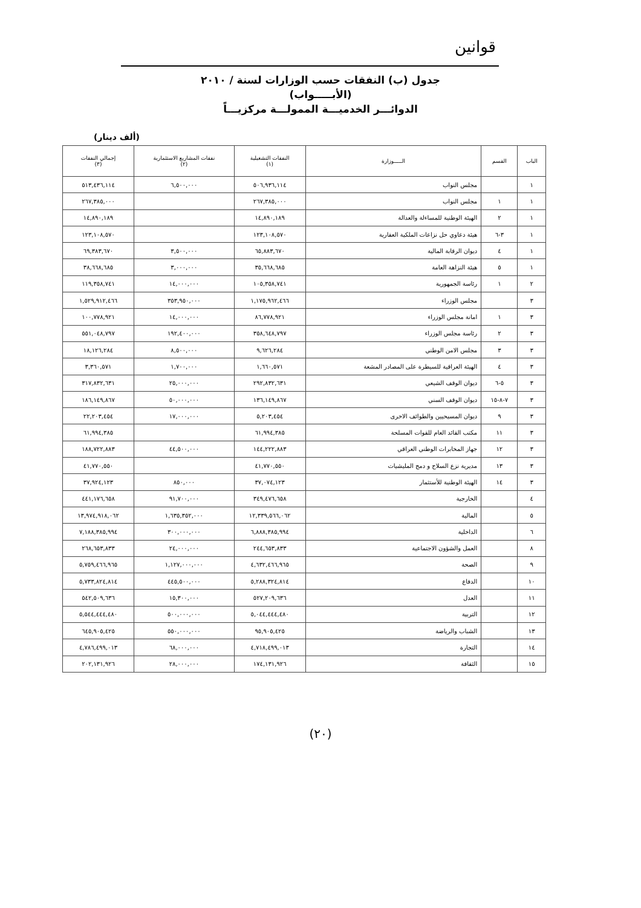قوانين
جدول (ب) النفقات حسب الوزارات لسنة / ٢٠١٠
(الأبـــــواب)
الدوائـــر الخدميـــة الممولـــة مركزيـــاً
(ألف دينار)
| الباب | القسم | الـــــوزارة | النفقات التشغيلية (١) | نفقات المشاريع الاستثمارية (٢) | إجمالي النفقات (٣) |
| --- | --- | --- | --- | --- | --- |
| ١ | | مجلس النواب | ٥٠٦,٩٣٦,١١٤ | ٦,٥٠٠,٠٠٠ | ٥١٣,٤٣٦,١١٤ |
| ١ | ١ | مجلس النواب | ٢٦٧,٣٨٥,٠٠٠ | | ٢٦٧,٣٨٥,٠٠٠ |
| ١ | ٢ | الهيئة الوطنية للمساءلة والعدالة | ١٤,٨٩٠,١٨٩ | | ١٤,٨٩٠,١٨٩ |
| ١ | ٣-٦ | هيئة دعاوي حل نزاعات الملكية العقارية | ١٢٣,١٠٨,٥٧٠ | | ١٢٣,١٠٨,٥٧٠ |
| ١ | ٤ | ديوان الرقابة المالية | ٦٥,٨٨٣,٦٧٠ | ٣,٥٠٠,٠٠٠ | ٦٩,٣٨٣,٦٧٠ |
| ١ | ٥ | هيئة النزاهة العامة | ٣٥,٦٦٨,٦٨٥ | ٣,٠٠٠,٠٠٠ | ٣٨,٦٦٨,٦٨٥ |
| ٢ | ١ | رئاسة الجمهورية | ١٠٥,٣٥٨,٧٤١ | ١٤,٠٠٠,٠٠٠ | ١١٩,٣٥٨,٧٤١ |
| ٣ | | مجلس الوزراء | ١,١٧٥,٩٦٢,٤٦٦ | ٣٥٣,٩٥٠,٠٠٠ | ١,٥٢٩,٩١٢,٤٦٦ |
| ٣ | ١ | امانة مجلس الوزراء | ٨٦,٧٧٨,٩٢١ | ١٤,٠٠٠,٠٠٠ | ١٠٠,٧٧٨,٩٢١ |
| ٣ | ٢ | رئاسة مجلس الوزراء | ٣٥٨,٦٤٨,٧٩٧ | ١٩٢,٤٠٠,٠٠٠ | ٥٥١,٠٤٨,٧٩٧ |
| ٣ | ٣ | مجلس الامن الوطني | ٩,٦٢٦,٢٨٤ | ٨,٥٠٠,٠٠٠ | ١٨,١٢٦,٢٨٤ |
| ٣ | ٤ | الهيئة العراقية للسيطرة على المصادر المشعة | ١,٦٦٠,٥٧١ | ١,٧٠٠,٠٠٠ | ٣,٣٦٠,٥٧١ |
| ٣ | ٥-٦ | ديوان الوقف الشيعي | ٢٩٢,٨٣٢,٦٣١ | ٢٥,٠٠٠,٠٠٠ | ٣١٧,٨٣٢,٦٣١ |
| ٣ | ٧-٨-١٥ | ديوان الوقف السني | ١٣٦,١٤٩,٨٦٧ | ٥٠,٠٠٠,٠٠٠ | ١٨٦,١٤٩,٨٦٧ |
| ٣ | ٩ | ديوان المسيحيين والطوائف الاخرى | ٥,٢٠٣,٤٥٤ | ١٧,٠٠٠,٠٠٠ | ٢٢,٢٠٣,٤٥٤ |
| ٣ | ١١ | مكتب القائد العام للقوات المسلحة | ٦١,٩٩٤,٣٨٥ | | ٦١,٩٩٤,٣٨٥ |
| ٣ | ١٢ | جهاز المخابرات الوطني العراقي | ١٤٤,٢٢٢,٨٨٣ | ٤٤,٥٠٠,٠٠٠ | ١٨٨,٧٢٢,٨٨٣ |
| ٣ | ١٣ | مديرية نزع السلاح و دمج المليشيات | ٤١,٧٧٠,٥٥٠ | | ٤١,٧٧٠,٥٥٠ |
| ٣ | ١٤ | الهيئة الوطنية للأستثمار | ٣٧,٠٧٤,١٢٣ | ٨٥٠,٠٠٠ | ٣٧,٩٢٤,١٢٣ |
| ٤ | | الخارجية | ٣٤٩,٤٧٦,٦٥٨ | ٩١,٧٠٠,٠٠٠ | ٤٤١,١٧٦,٦٥٨ |
| ٥ | | المالية | ١٢,٣٣٩,٥٦٦,٠٦٢ | ١,٦٣٥,٣٥٢,٠٠٠ | ١٣,٩٧٤,٩١٨,٠٦٢ |
| ٦ | | الداخلية | ٦,٨٨٨,٣٨٥,٩٩٤ | ٣٠٠,٠٠٠,٠٠٠ | ٧,١٨٨,٣٨٥,٩٩٤ |
| ٨ | | العمل والشؤون الاجتماعية | ٢٤٤,٦٥٣,٨٣٣ | ٢٤,٠٠٠,٠٠٠ | ٢٦٨,٦٥٣,٨٣٣ |
| ٩ | | الصحة | ٤,٦٣٢,٤٦٦,٩٦٥ | ١,١٢٧,٠٠٠,٠٠٠ | ٥,٧٥٩,٤٦٦,٩٦٥ |
| ١٠ | | الدفاع | ٥,٢٨٨,٣٢٤,٨١٤ | ٤٤٥,٥٠٠,٠٠٠ | ٥,٧٣٣,٨٢٤,٨١٤ |
| ١١ | | العدل | ٥٢٧,٢٠٩,٦٣٦ | ١٥,٣٠٠,٠٠٠ | ٥٤٢,٥٠٩,٦٣٦ |
| ١٢ | | التربية | ٥,٠٤٤,٤٤٤,٤٨٠ | ٥٠٠,٠٠٠,٠٠٠ | ٥,٥٤٤,٤٤٤,٤٨٠ |
| ١٣ | | الشباب والرياضة | ٩٥,٩٠٥,٤٢٥ | ٥٥٠,٠٠٠,٠٠٠ | ٦٤٥,٩٠٥,٤٢٥ |
| ١٤ | | التجارة | ٤,٧١٨,٤٩٩,٠١٣ | ٦٨,٠٠٠,٠٠٠ | ٤,٧٨٦,٤٩٩,٠١٣ |
| ١٥ | | الثقافة | ١٧٤,١٣١,٩٢٦ | ٢٨,٠٠٠,٠٠٠ | ٢٠٢,١٣١,٩٢٦ |
(٢٠)